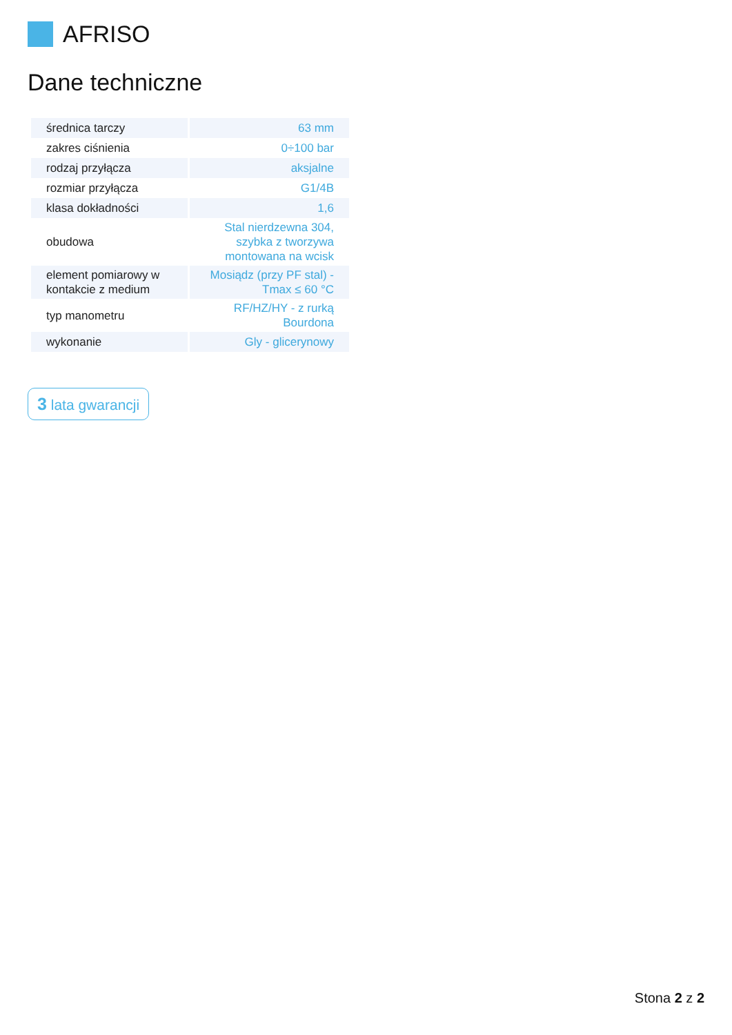AFRISO
Dane techniczne
| średnica tarczy | 63 mm |
| zakres ciśnienia | 0÷100 bar |
| rodzaj przyłącza | aksjalne |
| rozmiar przyłącza | G1/4B |
| klasa dokładności | 1,6 |
| obudowa | Stal nierdzewna 304, szybka z tworzywa montowana na wcisk |
| element pomiarowy w kontakcie z medium | Mosiądz (przy PF stal) - Tmax ≤ 60 °C |
| typ manometru | RF/HZ/HY - z rurką Bourdona |
| wykonanie | Gly - glicerynowy |
3 lata gwarancji
Stona 2 z 2